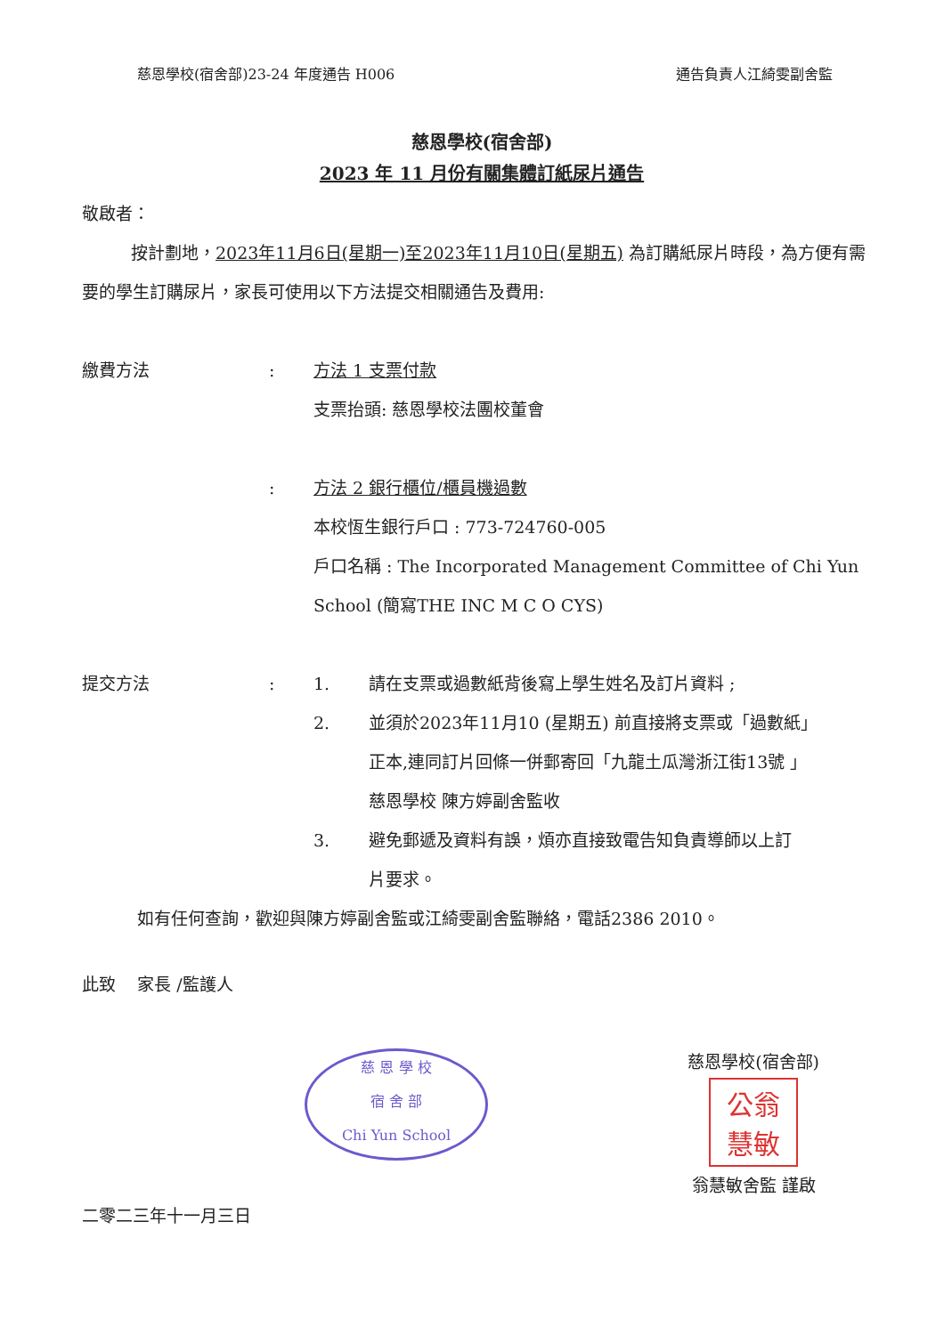慈恩學校(宿舍部)23-24 年度通告 H006 通告負責人江綺雯副舍監
慈恩學校(宿舍部)
2023 年 11 月份有關集體訂紙尿片通告
敬啟者：
按計劃地，2023年11月6日(星期一)至2023年11月10日(星期五) 為訂購紙尿片時段，為方便有需要的學生訂購尿片，家長可使用以下方法提交相關通告及費用:
繳費方法 : 方法 1 支票付款
支票抬頭: 慈恩學校法團校董會
: 方法 2 銀行櫃位/櫃員機過數
本校恆生銀行戶口 : 773-724760-005
戶口名稱 : The Incorporated Management Committee of Chi Yun School (簡寫THE INC M C O CYS)
提交方法 : 1. 請在支票或過數紙背後寫上學生姓名及訂片資料 ;
2. 並須於2023年11月10 (星期五) 前直接將支票或「過數紙」
正本,連同訂片回條一併郵寄回「九龍土瓜灣浙江街13號 」
慈恩學校 陳方婷副舍監收
3. 避免郵遞及資料有誤，煩亦直接致電告知負責導師以上訂
片要求。
如有任何查詢，歡迎與陳方婷副舍監或江綺雯副舍監聯絡，電話2386 2010。
此致 家長 /監護人
慈 恩 學 校
宿 舍 部
Chi Yun School
慈恩學校(宿舍部)
公翁
慧敏
翁慧敏舍監 謹啟
二零二三年十一月三日